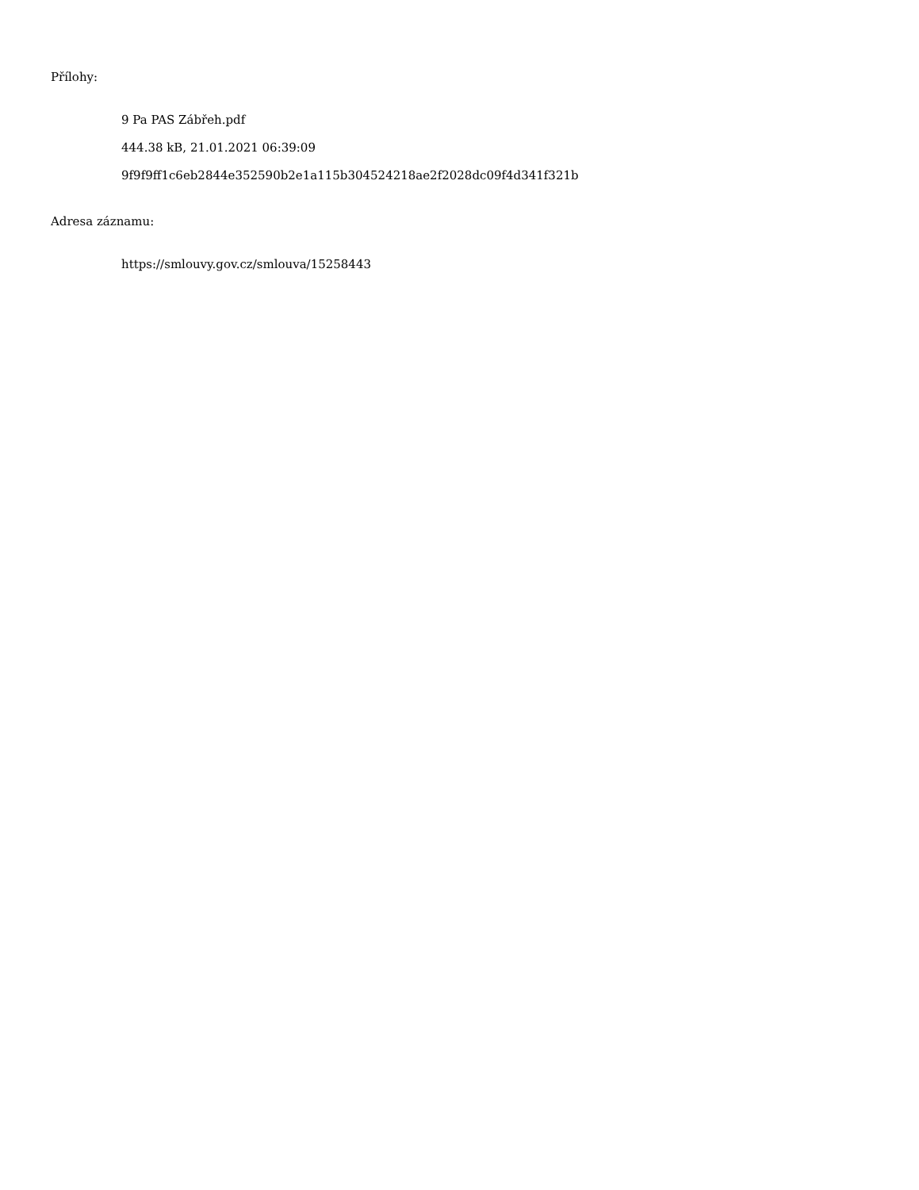Přílohy:
9 Pa PAS Zábřeh.pdf
444.38 kB, 21.01.2021 06:39:09
9f9f9ff1c6eb2844e352590b2e1a115b304524218ae2f2028dc09f4d341f321b
Adresa záznamu:
https://smlouvy.gov.cz/smlouva/15258443